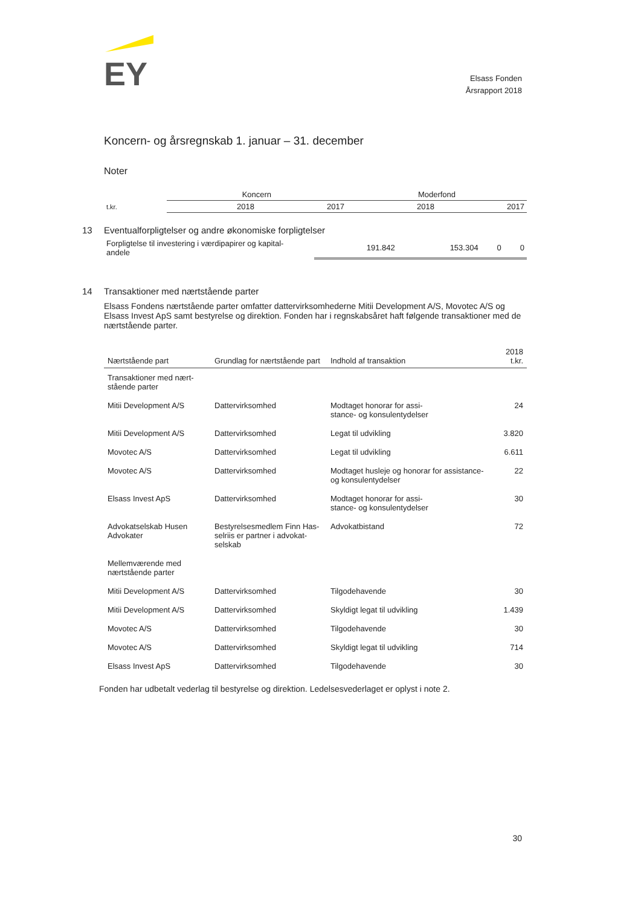EY
Elsass Fonden
Årsrapport 2018
Koncern- og årsregnskab 1. januar – 31. december
Noter
| | Koncern | | Moderfond | |
| t.kr. | 2018 | 2017 | 2018 | 2017 |
13 Eventualforpligtelser og andre økonomiske forpligtelser
| Forpligtelse til investering i værdipapirer og kapital- andele | 191.842 | 153.304 | 0 | 0 |
14 Transaktioner med nærtstående parter
Elsass Fondens nærtstående parter omfatter dattervirksomhederne Mitii Development A/S, Movotec A/S og Elsass Invest ApS samt bestyrelse og direktion. Fonden har i regnskabsåret haft følgende transaktioner med de nærtstående parter.
| Nærtstående part | Grundlag for nærtstående part | Indhold af transaktion | 2018 t.kr. |
| --- | --- | --- | --- |
| Transaktioner med nært- stående parter | | | |
| Mitii Development A/S | Dattervirksomhed | Modtaget honorar for assi- stance- og konsulentydelser | 24 |
| Mitii Development A/S | Dattervirksomhed | Legat til udvikling | 3.820 |
| Movotec A/S | Dattervirksomhed | Legat til udvikling | 6.611 |
| Movotec A/S | Dattervirksomhed | Modtaget husleje og honorar for assistance- og konsulentydelser | 22 |
| Elsass Invest ApS | Dattervirksomhed | Modtaget honorar for assi- stance- og konsulentydelser | 30 |
| Advokatselskab Husen Advokater | Bestyrelsesmedlem Finn Has- selriis er partner i advokat- selskab | Advokatbistand | 72 |
| Mellemværende med nærtstående parter | | | |
| Mitii Development A/S | Dattervirksomhed | Tilgodehavende | 30 |
| Mitii Development A/S | Dattervirksomhed | Skyldigt legat til udvikling | 1.439 |
| Movotec A/S | Dattervirksomhed | Tilgodehavende | 30 |
| Movotec A/S | Dattervirksomhed | Skyldigt legat til udvikling | 714 |
| Elsass Invest ApS | Dattervirksomhed | Tilgodehavende | 30 |
Fonden har udbetalt vederlag til bestyrelse og direktion. Ledelsesvederlaget er oplyst i note 2.
30